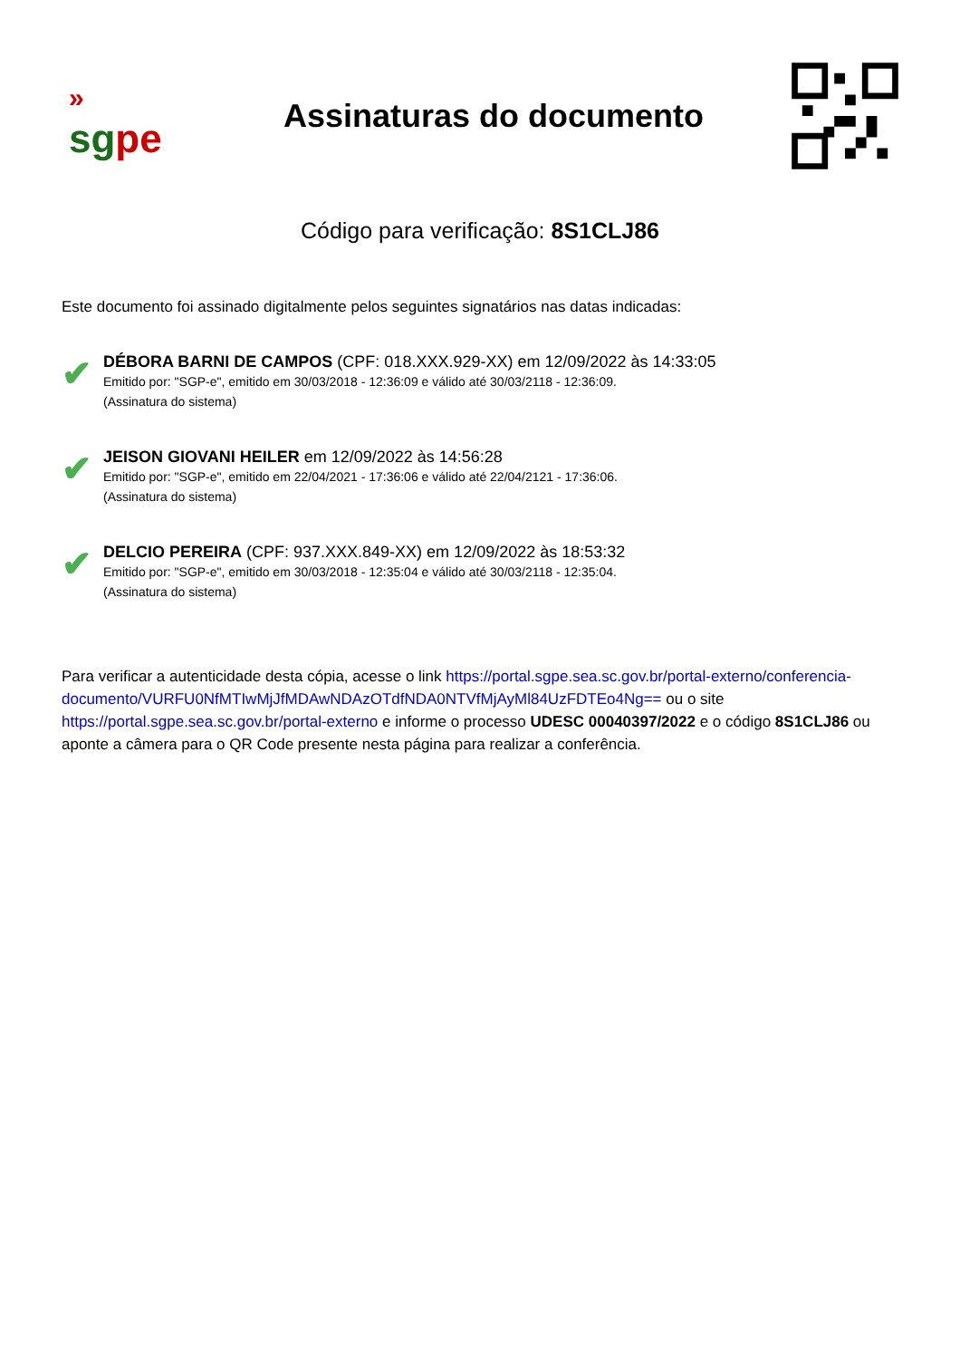»
sg pe
Assinaturas do documento
Código para verificação: 8S1CLJ86
Este documento foi assinado digitalmente pelos seguintes signatários nas datas indicadas:
✔
DÉBORA BARNI DE CAMPOS (CPF: 018.XXX.929-XX) em 12/09/2022 às 14:33:05
Emitido por: "SGP-e", emitido em 30/03/2018 - 12:36:09 e válido até 30/03/2118 - 12:36:09.
(Assinatura do sistema)
✔
JEISON GIOVANI HEILER em 12/09/2022 às 14:56:28
Emitido por: "SGP-e", emitido em 22/04/2021 - 17:36:06 e válido até 22/04/2121 - 17:36:06.
(Assinatura do sistema)
✔
DELCIO PEREIRA (CPF: 937.XXX.849-XX) em 12/09/2022 às 18:53:32
Emitido por: "SGP-e", emitido em 30/03/2018 - 12:35:04 e válido até 30/03/2118 - 12:35:04.
(Assinatura do sistema)
Para verificar a autenticidade desta cópia, acesse o link https://portal.sgpe.sea.sc.gov.br/portal-externo/conferencia-documento/VURFU0NfMTIwMjJfMDAwNDAzOTdfNDA0NTVfMjAyMl84UzFDTEo4Ng== ou o site https://portal.sgpe.sea.sc.gov.br/portal-externo e informe o processo UDESC 00040397/2022 e o código 8S1CLJ86 ou aponte a câmera para o QR Code presente nesta página para realizar a conferência.